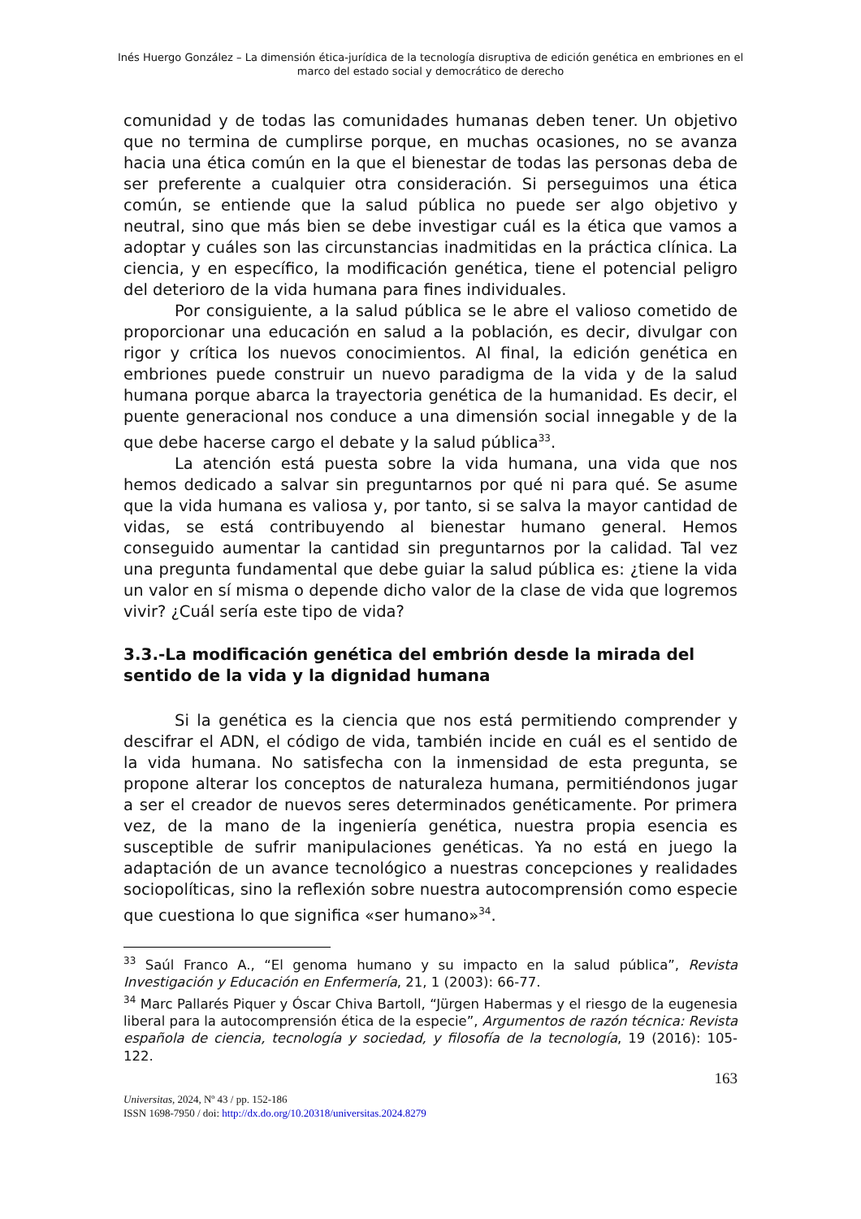Inés Huergo González – La dimensión ética-jurídica de la tecnología disruptiva de edición genética en embriones en el marco del estado social y democrático de derecho
comunidad y de todas las comunidades humanas deben tener. Un objetivo que no termina de cumplirse porque, en muchas ocasiones, no se avanza hacia una ética común en la que el bienestar de todas las personas deba de ser preferente a cualquier otra consideración. Si perseguimos una ética común, se entiende que la salud pública no puede ser algo objetivo y neutral, sino que más bien se debe investigar cuál es la ética que vamos a adoptar y cuáles son las circunstancias inadmitidas en la práctica clínica. La ciencia, y en específico, la modificación genética, tiene el potencial peligro del deterioro de la vida humana para fines individuales.
Por consiguiente, a la salud pública se le abre el valioso cometido de proporcionar una educación en salud a la población, es decir, divulgar con rigor y crítica los nuevos conocimientos. Al final, la edición genética en embriones puede construir un nuevo paradigma de la vida y de la salud humana porque abarca la trayectoria genética de la humanidad. Es decir, el puente generacional nos conduce a una dimensión social innegable y de la que debe hacerse cargo el debate y la salud pública<sup>33</sup>.
La atención está puesta sobre la vida humana, una vida que nos hemos dedicado a salvar sin preguntarnos por qué ni para qué. Se asume que la vida humana es valiosa y, por tanto, si se salva la mayor cantidad de vidas, se está contribuyendo al bienestar humano general. Hemos conseguido aumentar la cantidad sin preguntarnos por la calidad. Tal vez una pregunta fundamental que debe guiar la salud pública es: ¿tiene la vida un valor en sí misma o depende dicho valor de la clase de vida que logremos vivir? ¿Cuál sería este tipo de vida?
3.3.-La modificación genética del embrión desde la mirada del sentido de la vida y la dignidad humana
Si la genética es la ciencia que nos está permitiendo comprender y descifrar el ADN, el código de vida, también incide en cuál es el sentido de la vida humana. No satisfecha con la inmensidad de esta pregunta, se propone alterar los conceptos de naturaleza humana, permitiéndonos jugar a ser el creador de nuevos seres determinados genéticamente. Por primera vez, de la mano de la ingeniería genética, nuestra propia esencia es susceptible de sufrir manipulaciones genéticas. Ya no está en juego la adaptación de un avance tecnológico a nuestras concepciones y realidades sociopolíticas, sino la reflexión sobre nuestra autocomprensión como especie que cuestiona lo que significa «ser humano»<sup>34</sup>.
<sup>33</sup> Saúl Franco A., “El genoma humano y su impacto en la salud pública”, Revista Investigación y Educación en Enfermería, 21, 1 (2003): 66-77.
<sup>34</sup> Marc Pallarés Piquer y Óscar Chiva Bartoll, “Jürgen Habermas y el riesgo de la eugenesia liberal para la autocomprensión ética de la especie”, Argumentos de razón técnica: Revista española de ciencia, tecnología y sociedad, y filosofía de la tecnología, 19 (2016): 105-122.
163
Universitas, 2024, Nº 43 / pp. 152-186
ISSN 1698-7950 / doi: http://dx.do.org/10.20318/universitas.2024.8279